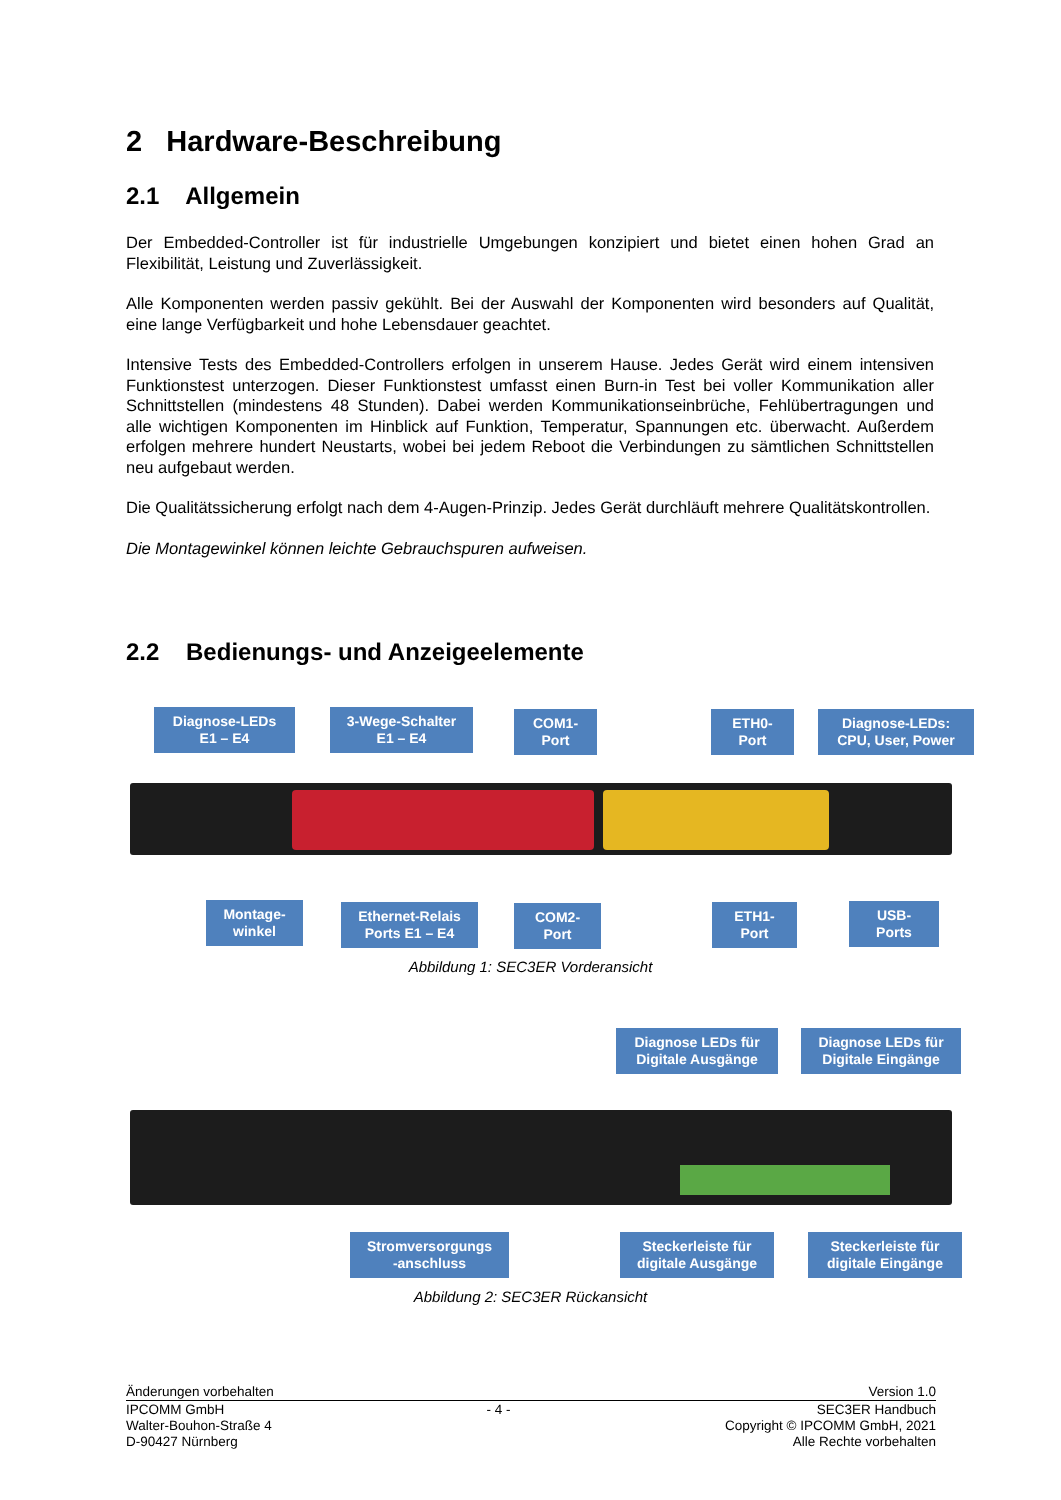2 Hardware-Beschreibung
2.1 Allgemein
Der Embedded-Controller ist für industrielle Umgebungen konzipiert und bietet einen hohen Grad an Flexibilität, Leistung und Zuverlässigkeit.
Alle Komponenten werden passiv gekühlt. Bei der Auswahl der Komponenten wird besonders auf Qualität, eine lange Verfügbarkeit und hohe Lebensdauer geachtet.
Intensive Tests des Embedded-Controllers erfolgen in unserem Hause. Jedes Gerät wird einem intensiven Funktionstest unterzogen. Dieser Funktionstest umfasst einen Burn-in Test bei voller Kommunikation aller Schnittstellen (mindestens 48 Stunden). Dabei werden Kommunikationseinbrüche, Fehlübertragungen und alle wichtigen Komponenten im Hinblick auf Funktion, Temperatur, Spannungen etc. überwacht. Außerdem erfolgen mehrere hundert Neustarts, wobei bei jedem Reboot die Verbindungen zu sämtlichen Schnittstellen neu aufgebaut werden.
Die Qualitätssicherung erfolgt nach dem 4-Augen-Prinzip. Jedes Gerät durchläuft mehrere Qualitätskontrollen.
Die Montagewinkel können leichte Gebrauchspuren aufweisen.
2.2 Bedienungs- und Anzeigeelemente
Diagnose-LEDs
E1 – E4
3-Wege-Schalter
E1 – E4
COM1-
Port
ETH0-
Port
Diagnose-LEDs:
CPU, User, Power
Montage-
winkel
Ethernet-Relais
Ports E1 – E4
COM2-
Port
ETH1-
Port
USB-
Ports
Abbildung 1: SEC3ER Vorderansicht
Diagnose LEDs für
Digitale Ausgänge
Diagnose LEDs für
Digitale Eingänge
Stromversorgungs
-anschluss
Steckerleiste für
digitale Ausgänge
Steckerleiste für
digitale Eingänge
Abbildung 2: SEC3ER Rückansicht
Änderungen vorbehalten Version 1.0
IPCOMM GmbH
Walter-Bouhon-Straße 4
D-90427 Nürnberg - 4 - SEC3ER Handbuch
Copyright © IPCOMM GmbH, 2021
Alle Rechte vorbehalten